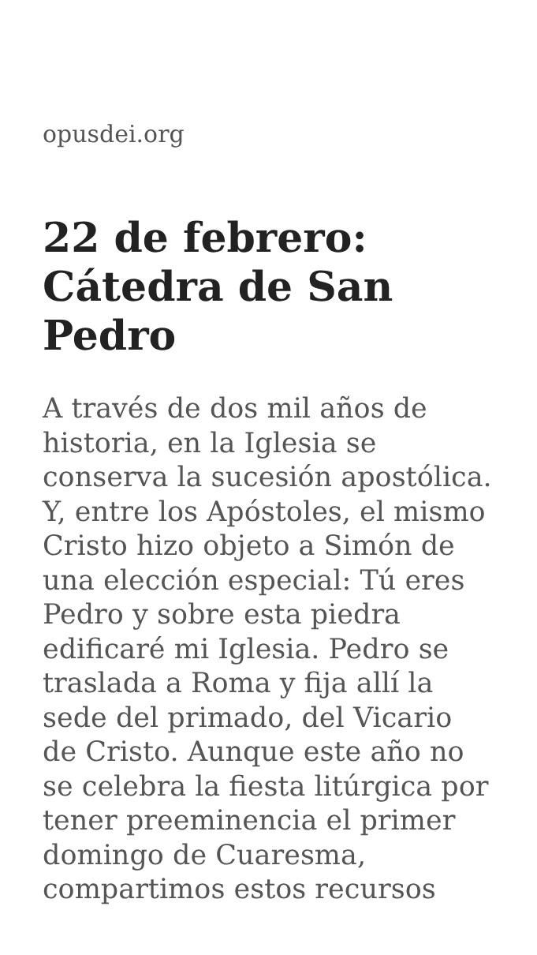opusdei.org
22 de febrero: Cátedra de San Pedro
A través de dos mil años de historia, en la Iglesia se conserva la sucesión apostólica. Y, entre los Apóstoles, el mismo Cristo hizo objeto a Simón de una elección especial: Tú eres Pedro y sobre esta piedra edificaré mi Iglesia. Pedro se traslada a Roma y fija allí la sede del primado, del Vicario de Cristo. Aunque este año no se celebra la fiesta litúrgica por tener preeminencia el primer domingo de Cuaresma, compartimos estos recursos